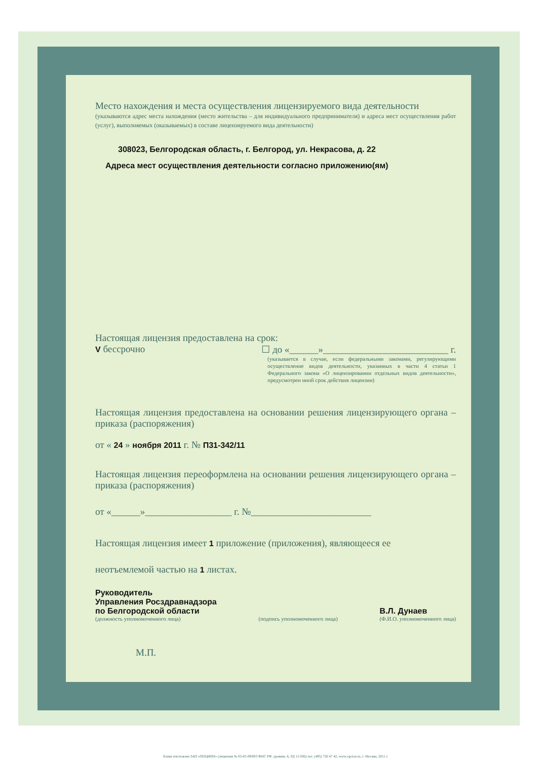Место нахождения и места осуществления лицензируемого вида деятельности
(указываются адрес места нахождения (место жительства – для индивидуального предпринимателя) и адреса мест осуществления работ (услуг), выполняемых (оказываемых) в составе лицензируемого вида деятельности)
308023, Белгородская область, г. Белгород, ул. Некрасова, д. 22
Адреса мест осуществления деятельности согласно приложению(ям)
Настоящая лицензия предоставлена на срок:
V бессрочно ☐ до «______»__________________________ г.
(указывается в случае, если федеральными законами, регулирующими осуществление видов деятельности, указанных в части 4 статьи 1 Федерального закона «О лицензировании отдельных видов деятельности», предусмотрен иной срок действия лицензии)
Настоящая лицензия предоставлена на основании решения лицензирующего органа – приказа (распоряжения)
от « 24 » ноября 2011 г. № П31-342/11
Настоящая лицензия переоформлена на основании решения лицензирующего органа – приказа (распоряжения)
от «______»__________________ г. №_________________________
Настоящая лицензия имеет 1 приложение (приложения), являющееся ее
неотъемлемой частью на 1 листах.
Руководитель
Управления Росздравнадзора
по Белгородской области
(должность уполномоченного лица)
(подпись уполномоченного лица)
В.Л. Дунаев
(Ф.И.О. уполномоченного лица)
М.П.
Бланк изготовлен ЗАО «ОПЦИОН» (лицензия № 05-05-09/003 ФНС РФ, уровень А, РД 11/506) тел. (495) 726 47 42, www.opcion.ru, г. Москва, 2011 г.